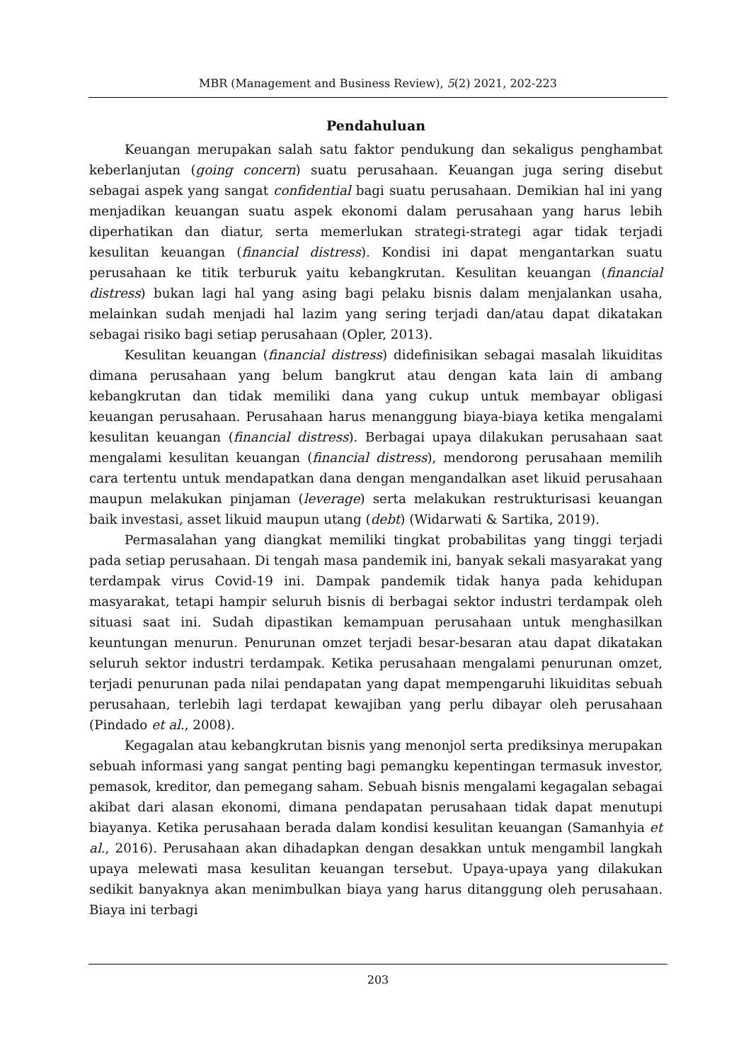MBR (Management and Business Review), 5(2) 2021, 202-223
Pendahuluan
Keuangan merupakan salah satu faktor pendukung dan sekaligus penghambat keberlanjutan (going concern) suatu perusahaan. Keuangan juga sering disebut sebagai aspek yang sangat confidential bagi suatu perusahaan. Demikian hal ini yang menjadikan keuangan suatu aspek ekonomi dalam perusahaan yang harus lebih diperhatikan dan diatur, serta memerlukan strategi-strategi agar tidak terjadi kesulitan keuangan (financial distress). Kondisi ini dapat mengantarkan suatu perusahaan ke titik terburuk yaitu kebangkrutan. Kesulitan keuangan (financial distress) bukan lagi hal yang asing bagi pelaku bisnis dalam menjalankan usaha, melainkan sudah menjadi hal lazim yang sering terjadi dan/atau dapat dikatakan sebagai risiko bagi setiap perusahaan (Opler, 2013).
Kesulitan keuangan (financial distress) didefinisikan sebagai masalah likuiditas dimana perusahaan yang belum bangkrut atau dengan kata lain di ambang kebangkrutan dan tidak memiliki dana yang cukup untuk membayar obligasi keuangan perusahaan. Perusahaan harus menanggung biaya-biaya ketika mengalami kesulitan keuangan (financial distress). Berbagai upaya dilakukan perusahaan saat mengalami kesulitan keuangan (financial distress), mendorong perusahaan memilih cara tertentu untuk mendapatkan dana dengan mengandalkan aset likuid perusahaan maupun melakukan pinjaman (leverage) serta melakukan restrukturisasi keuangan baik investasi, asset likuid maupun utang (debt) (Widarwati & Sartika, 2019).
Permasalahan yang diangkat memiliki tingkat probabilitas yang tinggi terjadi pada setiap perusahaan. Di tengah masa pandemik ini, banyak sekali masyarakat yang terdampak virus Covid-19 ini. Dampak pandemik tidak hanya pada kehidupan masyarakat, tetapi hampir seluruh bisnis di berbagai sektor industri terdampak oleh situasi saat ini. Sudah dipastikan kemampuan perusahaan untuk menghasilkan keuntungan menurun. Penurunan omzet terjadi besar-besaran atau dapat dikatakan seluruh sektor industri terdampak. Ketika perusahaan mengalami penurunan omzet, terjadi penurunan pada nilai pendapatan yang dapat mempengaruhi likuiditas sebuah perusahaan, terlebih lagi terdapat kewajiban yang perlu dibayar oleh perusahaan (Pindado et al., 2008).
Kegagalan atau kebangkrutan bisnis yang menonjol serta prediksinya merupakan sebuah informasi yang sangat penting bagi pemangku kepentingan termasuk investor, pemasok, kreditor, dan pemegang saham. Sebuah bisnis mengalami kegagalan sebagai akibat dari alasan ekonomi, dimana pendapatan perusahaan tidak dapat menutupi biayanya. Ketika perusahaan berada dalam kondisi kesulitan keuangan (Samanhyia et al., 2016). Perusahaan akan dihadapkan dengan desakkan untuk mengambil langkah upaya melewati masa kesulitan keuangan tersebut. Upaya-upaya yang dilakukan sedikit banyaknya akan menimbulkan biaya yang harus ditanggung oleh perusahaan. Biaya ini terbagi
203